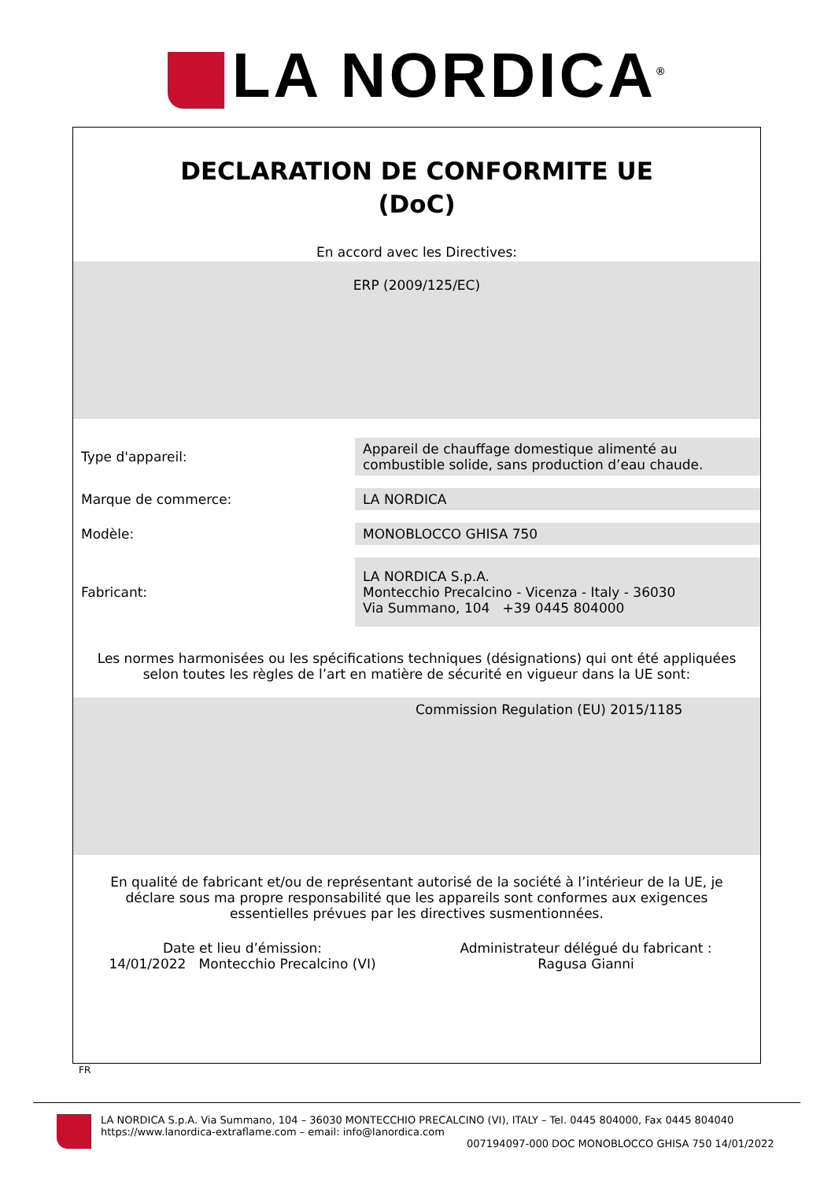LA NORDICA<sup>®</sup>
DECLARATION DE CONFORMITE UE
(DoC)
En accord avec les Directives:
ERP (2009/125/EC)
Type d'appareil:
Appareil de chauffage domestique alimenté au combustible solide, sans production d’eau chaude.
Marque de commerce:
LA NORDICA
Modèle:
MONOBLOCCO GHISA 750
Fabricant:
LA NORDICA S.p.A.
Montecchio Precalcino - Vicenza - Italy - 36030
Via Summano, 104 +39 0445 804000
Les normes harmonisées ou les spécifications techniques (désignations) qui ont été appliquées selon toutes les règles de l’art en matière de sécurité en vigueur dans la UE sont:
Commission Regulation (EU) 2015/1185
En qualité de fabricant et/ou de représentant autorisé de la société à l’intérieur de la UE, je déclare sous ma propre responsabilité que les appareils sont conformes aux exigences essentielles prévues par les directives susmentionnées.
Date et lieu d’émission:
14/01/2022 Montecchio Precalcino (VI)
Administrateur délégué du fabricant :
Ragusa Gianni
FR
LA NORDICA S.p.A. Via Summano, 104 – 36030 MONTECCHIO PRECALCINO (VI), ITALY – Tel. 0445 804000, Fax 0445 804040
https://www.lanordica-extraflame.com – email: info@lanordica.com
007194097-000 DOC MONOBLOCCO GHISA 750 14/01/2022